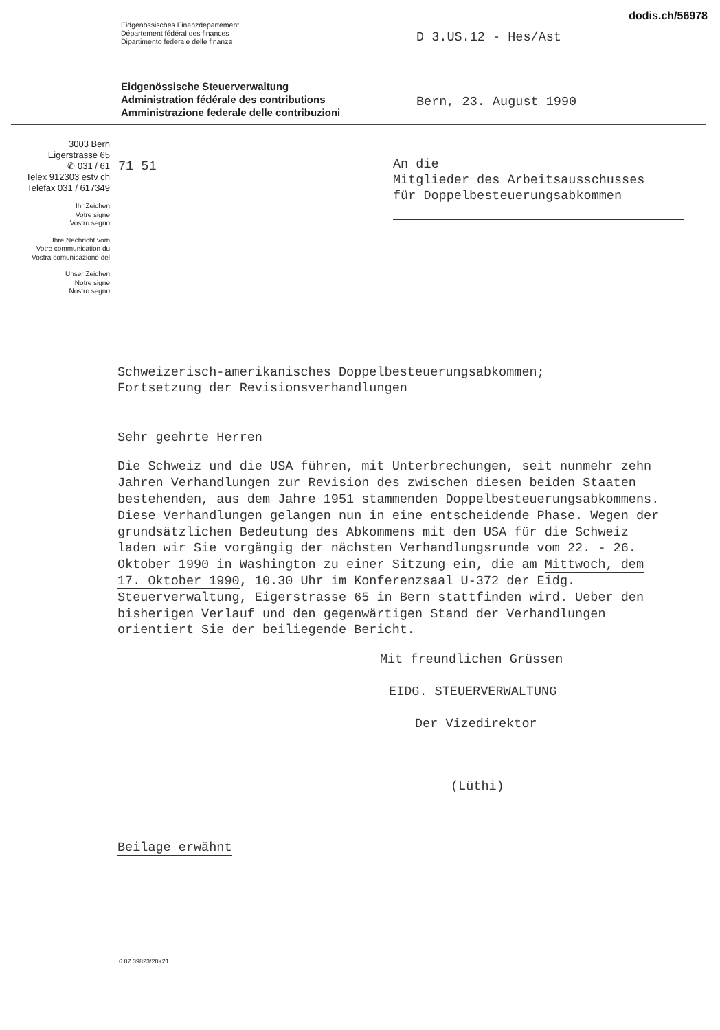dodis.ch/56978
Eidgenössisches Finanzdepartement
Département fédéral des finances
Dipartimento federale delle finanze
D 3.US.12 - Hes/Ast
Eidgenössische Steuerverwaltung
Administration fédérale des contributions
Amministrazione federale delle contribuzioni
Bern, 23. August 1990
3003 Bern
Eigerstrasse 65
✆ 031 / 61
Telex 912303 estv ch
Telefax 031 / 617349
Ihr Zeichen
Votre signe
Vostro segno
Ihre Nachricht vom
Votre communication du
Vostra comunicazione del
Unser Zeichen
Notre signe
Nostro segno
71 51
An die
Mitglieder des Arbeitsausschusses
für Doppelbesteuerungsabkommen
Schweizerisch-amerikanisches Doppelbesteuerungsabkommen;
Fortsetzung der Revisionsverhandlungen
Sehr geehrte Herren
Die Schweiz und die USA führen, mit Unterbrechungen, seit nunmehr zehn Jahren Verhandlungen zur Revision des zwischen diesen beiden Staaten bestehenden, aus dem Jahre 1951 stammenden Doppelbesteuerungsabkommens. Diese Verhandlungen gelangen nun in eine entscheidende Phase. Wegen der grundsätzlichen Bedeutung des Abkommens mit den USA für die Schweiz laden wir Sie vorgängig der nächsten Verhandlungsrunde vom 22. - 26. Oktober 1990 in Washington zu einer Sitzung ein, die am Mittwoch, dem 17. Oktober 1990, 10.30 Uhr im Konferenzsaal U-372 der Eidg. Steuerverwaltung, Eigerstrasse 65 in Bern stattfinden wird. Ueber den bisherigen Verlauf und den gegenwärtigen Stand der Verhandlungen orientiert Sie der beiliegende Bericht.
Mit freundlichen Grüssen
EIDG. STEUERVERWALTUNG
Der Vizedirektor
(Lüthi)
Beilage erwähnt
6.87 39823/20+21